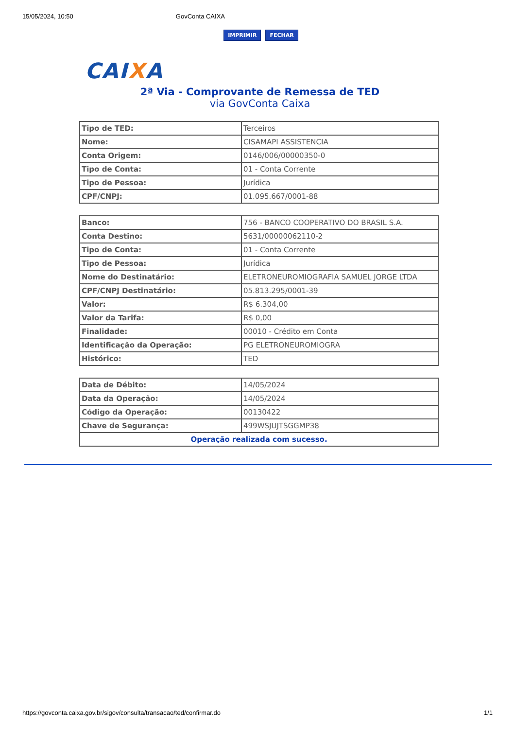15/05/2024, 10:50 GovConta CAIXA
IMPRIMIR FECHAR
CAIXA
2ª Via - Comprovante de Remessa de TED
via GovConta Caixa
| Tipo de TED: | Terceiros |
| Nome: | CISAMAPI ASSISTENCIA |
| Conta Origem: | 0146/006/00000350-0 |
| Tipo de Conta: | 01 - Conta Corrente |
| Tipo de Pessoa: | Jurídica |
| CPF/CNPJ: | 01.095.667/0001-88 |
| Banco: | 756 - BANCO COOPERATIVO DO BRASIL S.A. |
| Conta Destino: | 5631/00000062110-2 |
| Tipo de Conta: | 01 - Conta Corrente |
| Tipo de Pessoa: | Jurídica |
| Nome do Destinatário: | ELETRONEUROMIOGRAFIA SAMUEL JORGE LTDA |
| CPF/CNPJ Destinatário: | 05.813.295/0001-39 |
| Valor: | R$ 6.304,00 |
| Valor da Tarifa: | R$ 0,00 |
| Finalidade: | 00010 - Crédito em Conta |
| Identificação da Operação: | PG ELETRONEUROMIOGRA |
| Histórico: | TED |
| Data de Débito: | 14/05/2024 |
| Data da Operação: | 14/05/2024 |
| Código da Operação: | 00130422 |
| Chave de Segurança: | 499WSJUJTSGGMP38 |
| Operação realizada com sucesso. | |
https://govconta.caixa.gov.br/sigov/consulta/transacao/ted/confirmar.do 1/1